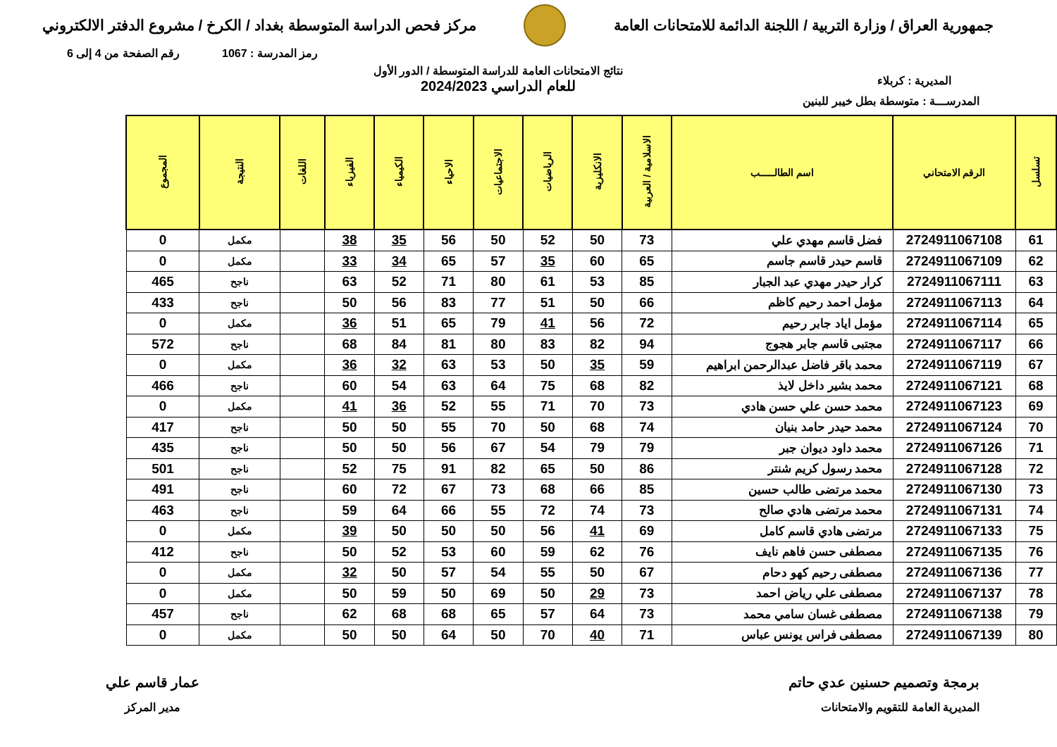جمهورية العراق / وزارة التربية / اللجنة الدائمة للامتحانات العامة
مركز فحص الدراسة المتوسطة بغداد / الكرخ / مشروع الدفتر الالكتروني
رمز المدرسة : 1067 رقم الصفحة من 4 إلى 6
المديرية : كربلاء نتائج الامتحانات العامة للدراسة المتوسطة / الدور الأول
للعام الدراسي 2024/2023
المدرســـة : متوسطة بطل خيبر للبنين
| تسلسل | الرقم الامتحاني | اسم الطالـــــب | الاسلامية / العربية | الانكليزية | الرياضيات | الاجتماعيات | الاحياء | الكيمياء | الفيزياء | اللغات | النتيجة | المجموع |
| --- | --- | --- | --- | --- | --- | --- | --- | --- | --- | --- | --- | --- |
| 61 | 2724911067108 | فضل قاسم مهدي علي | 73 | 50 | 52 | 50 | 56 | 35 | 38 | | مكمل | 0 |
| 62 | 2724911067109 | قاسم حيدر قاسم جاسم | 65 | 60 | 35 | 57 | 65 | 34 | 33 | | مكمل | 0 |
| 63 | 2724911067111 | كرار حيدر مهدي عبد الجبار | 85 | 53 | 61 | 80 | 71 | 52 | 63 | | ناجح | 465 |
| 64 | 2724911067113 | مؤمل احمد رحيم كاظم | 66 | 50 | 51 | 77 | 83 | 56 | 50 | | ناجح | 433 |
| 65 | 2724911067114 | مؤمل اياد جابر رحيم | 72 | 56 | 41 | 79 | 65 | 51 | 36 | | مكمل | 0 |
| 66 | 2724911067117 | مجتبى قاسم جابر هجوج | 94 | 82 | 83 | 80 | 81 | 84 | 68 | | ناجح | 572 |
| 67 | 2724911067119 | محمد باقر فاضل عبدالرحمن ابراهيم | 59 | 35 | 50 | 53 | 63 | 32 | 36 | | مكمل | 0 |
| 68 | 2724911067121 | محمد بشير داخل لايذ | 82 | 68 | 75 | 64 | 63 | 54 | 60 | | ناجح | 466 |
| 69 | 2724911067123 | محمد حسن علي حسن هادي | 73 | 70 | 71 | 55 | 52 | 36 | 41 | | مكمل | 0 |
| 70 | 2724911067124 | محمد حيدر حامد بنيان | 74 | 68 | 50 | 70 | 55 | 50 | 50 | | ناجح | 417 |
| 71 | 2724911067126 | محمد داود ديوان جبر | 79 | 79 | 54 | 67 | 56 | 50 | 50 | | ناجح | 435 |
| 72 | 2724911067128 | محمد رسول كريم شنتر | 86 | 50 | 65 | 82 | 91 | 75 | 52 | | ناجح | 501 |
| 73 | 2724911067130 | محمد مرتضى طالب حسين | 85 | 66 | 68 | 73 | 67 | 72 | 60 | | ناجح | 491 |
| 74 | 2724911067131 | محمد مرتضى هادي صالح | 73 | 74 | 72 | 55 | 66 | 64 | 59 | | ناجح | 463 |
| 75 | 2724911067133 | مرتضى هادي قاسم كامل | 69 | 41 | 56 | 50 | 50 | 50 | 39 | | مكمل | 0 |
| 76 | 2724911067135 | مصطفى حسن فاهم نايف | 76 | 62 | 59 | 60 | 53 | 52 | 50 | | ناجح | 412 |
| 77 | 2724911067136 | مصطفى رحيم كهو دحام | 67 | 50 | 55 | 54 | 57 | 50 | 32 | | مكمل | 0 |
| 78 | 2724911067137 | مصطفى علي رياض احمد | 73 | 29 | 50 | 69 | 50 | 59 | 50 | | مكمل | 0 |
| 79 | 2724911067138 | مصطفى غسان سامي محمد | 73 | 64 | 57 | 65 | 68 | 68 | 62 | | ناجح | 457 |
| 80 | 2724911067139 | مصطفى فراس يونس عباس | 71 | 40 | 70 | 50 | 64 | 50 | 50 | | مكمل | 0 |
برمجة وتصميم حسنين عدي حاتم
المديرية العامة للتقويم والامتحانات
عمار قاسم علي
مدير المركز